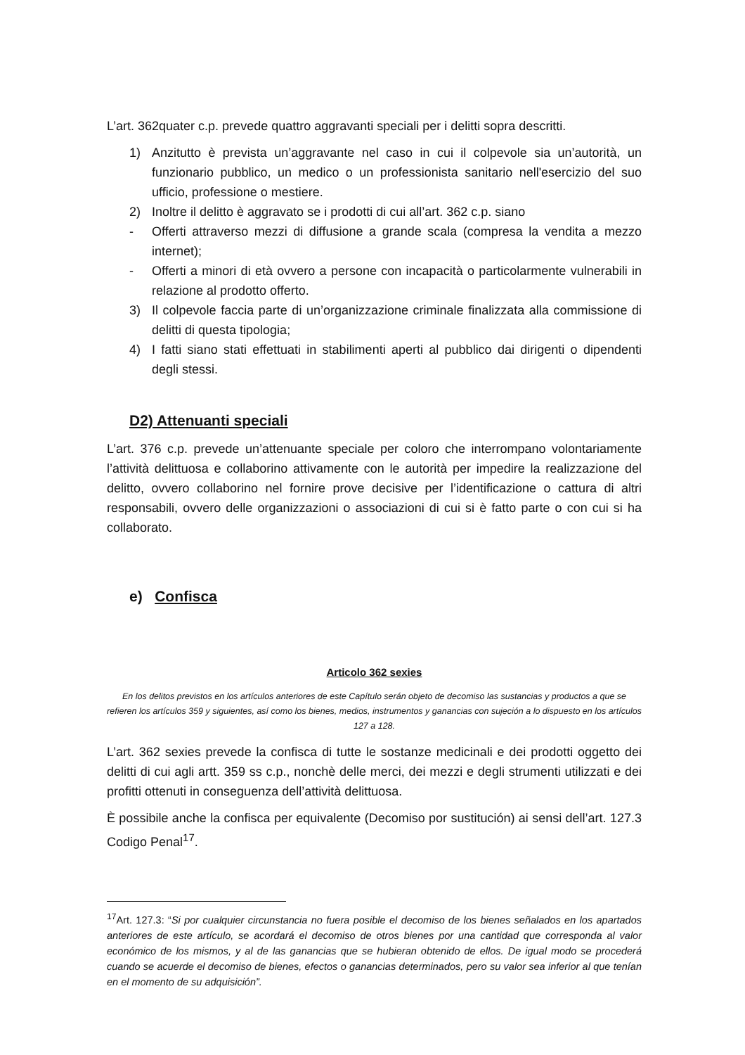L’art. 362quater c.p. prevede quattro aggravanti speciali per i delitti sopra descritti.
1) Anzitutto è prevista un’aggravante nel caso in cui il colpevole sia un’autorità, un funzionario pubblico, un medico o un professionista sanitario nell'esercizio del suo ufficio, professione o mestiere.
2) Inoltre il delitto è aggravato se i prodotti di cui all’art. 362 c.p. siano
- Offerti attraverso mezzi di diffusione a grande scala (compresa la vendita a mezzo internet);
- Offerti a minori di età ovvero a persone con incapacità o particolarmente vulnerabili in relazione al prodotto offerto.
3) Il colpevole faccia parte di un’organizzazione criminale finalizzata alla commissione di delitti di questa tipologia;
4) I fatti siano stati effettuati in stabilimenti aperti al pubblico dai dirigenti o dipendenti degli stessi.
D2) Attenuanti speciali
L’art. 376 c.p. prevede un’attenuante speciale per coloro che interrompano volontariamente l’attività delittuosa e collaborino attivamente con le autorità per impedire la realizzazione del delitto, ovvero collaborino nel fornire prove decisive per l’identificazione o cattura di altri responsabili, ovvero delle organizzazioni o associazioni di cui si è fatto parte o con cui si ha collaborato.
e) Confisca
Articolo 362 sexies
En los delitos previstos en los artículos anteriores de este Capítulo serán objeto de decomiso las sustancias y productos a que se refieren los artículos 359 y siguientes, así como los bienes, medios, instrumentos y ganancias con sujeción a lo dispuesto en los artículos 127 a 128.
L’art. 362 sexies prevede la confisca di tutte le sostanze medicinali e dei prodotti oggetto dei delitti di cui agli artt. 359 ss c.p., nonchè delle merci, dei mezzi e degli strumenti utilizzati e dei profitti ottenuti in conseguenza dell’attività delittuosa.
È possibile anche la confisca per equivalente (Decomiso por sustitución) ai sensi dell’art. 127.3 Codigo Penal<sup>17</sup>.
<sup>17</sup> Art. 127.3: “Si por cualquier circunstancia no fuera posible el decomiso de los bienes señalados en los apartados anteriores de este artículo, se acordará el decomiso de otros bienes por una cantidad que corresponda al valor económico de los mismos, y al de las ganancias que se hubieran obtenido de ellos. De igual modo se procederá cuando se acuerde el decomiso de bienes, efectos o ganancias determinados, pero su valor sea inferior al que tenían en el momento de su adquisición”.